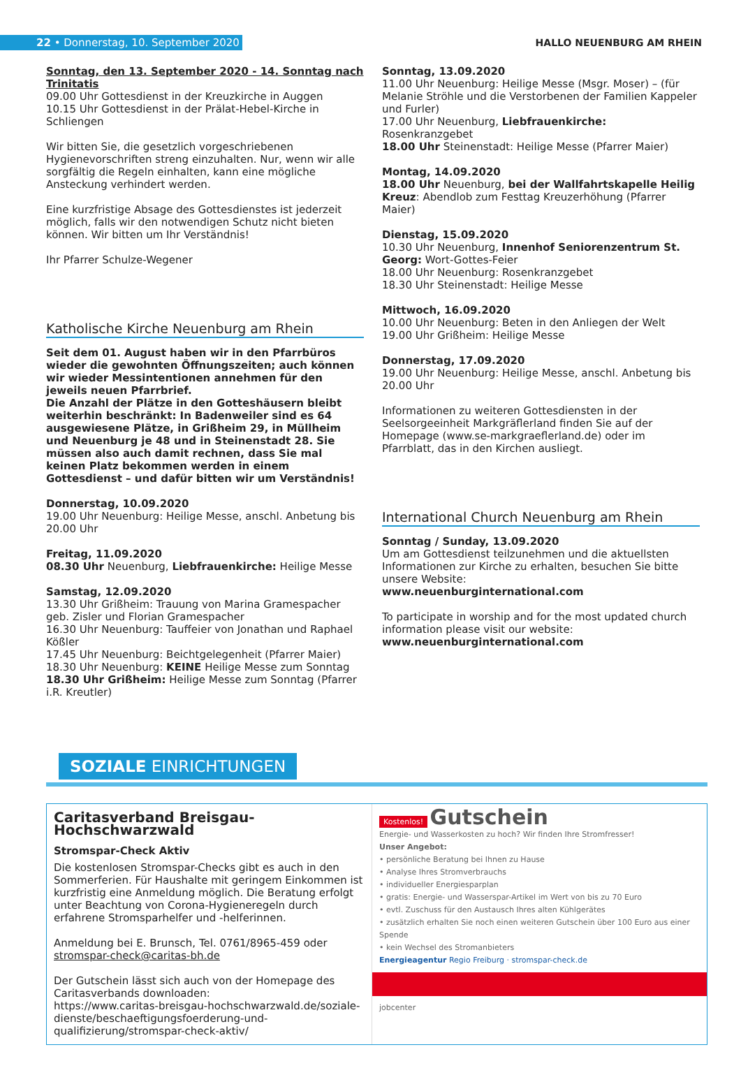22 • Donnerstag, 10. September 2020
HALLO NEUENBURG AM RHEIN
Sonntag, den 13. September 2020 - 14. Sonntag nach Trinitatis
09.00 Uhr Gottesdienst in der Kreuzkirche in Auggen
10.15 Uhr Gottesdienst in der Prälat-Hebel-Kirche in Schliengen
Wir bitten Sie, die gesetzlich vorgeschriebenen Hygienevorschriften streng einzuhalten. Nur, wenn wir alle sorgfältig die Regeln einhalten, kann eine mögliche Ansteckung verhindert werden.
Eine kurzfristige Absage des Gottesdienstes ist jederzeit möglich, falls wir den notwendigen Schutz nicht bieten können. Wir bitten um Ihr Verständnis!
Ihr Pfarrer Schulze-Wegener
Katholische Kirche Neuenburg am Rhein
Seit dem 01. August haben wir in den Pfarrbüros wieder die gewohnten Öffnungszeiten; auch können wir wieder Messintentionen annehmen für den jeweils neuen Pfarrbrief.
Die Anzahl der Plätze in den Gotteshäusern bleibt weiterhin beschränkt: In Badenweiler sind es 64 ausgewiesene Plätze, in Grißheim 29, in Müllheim und Neuenburg je 48 und in Steinenstadt 28. Sie müssen also auch damit rechnen, dass Sie mal keinen Platz bekommen werden in einem Gottesdienst – und dafür bitten wir um Verständnis!
Donnerstag, 10.09.2020
19.00 Uhr Neuenburg: Heilige Messe, anschl. Anbetung bis 20.00 Uhr
Freitag, 11.09.2020
08.30 Uhr Neuenburg, Liebfrauenkirche: Heilige Messe
Samstag, 12.09.2020
13.30 Uhr Grißheim: Trauung von Marina Gramespacher geb. Zisler und Florian Gramespacher
16.30 Uhr Neuenburg: Tauffeier von Jonathan und Raphael Kößler
17.45 Uhr Neuenburg: Beichtgelegenheit (Pfarrer Maier)
18.30 Uhr Neuenburg: KEINE Heilige Messe zum Sonntag
18.30 Uhr Grißheim: Heilige Messe zum Sonntag (Pfarrer i.R. Kreutler)
Sonntag, 13.09.2020
11.00 Uhr Neuenburg: Heilige Messe (Msgr. Moser) – (für Melanie Ströhle und die Verstorbenen der Familien Kappeler und Furler)
17.00 Uhr Neuenburg, Liebfrauenkirche: Rosenkranzgebet
18.00 Uhr Steinenstadt: Heilige Messe (Pfarrer Maier)
Montag, 14.09.2020
18.00 Uhr Neuenburg, bei der Wallfahrtskapelle Heilig Kreuz: Abendlob zum Festtag Kreuzerhöhung (Pfarrer Maier)
Dienstag, 15.09.2020
10.30 Uhr Neuenburg, Innenhof Seniorenzentrum St. Georg: Wort-Gottes-Feier
18.00 Uhr Neuenburg: Rosenkranzgebet
18.30 Uhr Steinenstadt: Heilige Messe
Mittwoch, 16.09.2020
10.00 Uhr Neuenburg: Beten in den Anliegen der Welt
19.00 Uhr Grißheim: Heilige Messe
Donnerstag, 17.09.2020
19.00 Uhr Neuenburg: Heilige Messe, anschl. Anbetung bis 20.00 Uhr
Informationen zu weiteren Gottesdiensten in der Seelsorgeeinheit Markgräflerland finden Sie auf der Homepage (www.se-markgraeflerland.de) oder im Pfarrblatt, das in den Kirchen ausliegt.
International Church Neuenburg am Rhein
Sonntag / Sunday, 13.09.2020
Um am Gottesdienst teilzunehmen und die aktuellsten Informationen zur Kirche zu erhalten, besuchen Sie bitte unsere Website:
www.neuenburginternational.com
To participate in worship and for the most updated church information please visit our website:
www.neuenburginternational.com
SOZIALE EINRICHTUNGEN
Caritasverband Breisgau-Hochschwarzwald
Stromspar-Check Aktiv
Die kostenlosen Stromspar-Checks gibt es auch in den Sommerferien. Für Haushalte mit geringem Einkommen ist kurzfristig eine Anmeldung möglich. Die Beratung erfolgt unter Beachtung von Corona-Hygieneregeln durch erfahrene Stromsparhelfer und -helferinnen.
Anmeldung bei E. Brunsch, Tel. 0761/8965-459 oder stromspar-check@caritas-bh.de
Der Gutschein lässt sich auch von der Homepage des Caritasverbands downloaden:
https://www.caritas-breisgau-hochschwarzwald.de/soziale-dienste/beschaeftigungsfoerderung-und-qualifizierung/stromspar-check-aktiv/
Kostenlos! Gutschein
Energie- und Wasserkosten zu hoch? Wir finden Ihre Stromfresser!
Unser Angebot:
• persönliche Beratung bei Ihnen zu Hause
• Analyse Ihres Stromverbrauchs
• individueller Energiesparplan
• gratis: Energie- und Wasserspar-Artikel im Wert von bis zu 70 Euro
• evtl. Zuschuss für den Austausch Ihres alten Kühlgerätes
• zusätzlich erhalten Sie noch einen weiteren Gutschein über 100 Euro aus einer Spende
• kein Wechsel des Stromanbieters
Energieagentur Regio Freiburg · stromspar-check.de
jobcenter